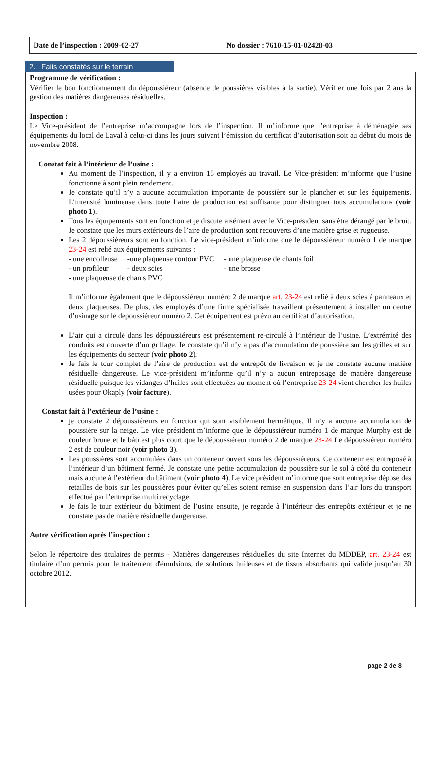| Date de l’inspection : 2009-02-27 | No dossier : 7610-15-01-02428-03 |
2. Faits constatés sur le terrain
Programme de vérification :
Vérifier le bon fonctionnement du dépoussiéreur (absence de poussières visibles à la sortie). Vérifier une fois par 2 ans la gestion des matières dangereuses résiduelles.
Inspection :
Le Vice-président de l’entreprise m’accompagne lors de l’inspection. Il m’informe que l’entreprise à déménagée ses équipements du local de Laval à celui-ci dans les jours suivant l’émission du certificat d’autorisation soit au début du mois de novembre 2008.
Constat fait à l’intérieur de l’usine :
Au moment de l’inspection, il y a environ 15 employés au travail. Le Vice-président m’informe que l’usine fonctionne à sont plein rendement.
Je constate qu’il n’y a aucune accumulation importante de poussière sur le plancher et sur les équipements. L’intensité lumineuse dans toute l’aire de production est suffisante pour distinguer tous accumulations (voir photo 1).
Tous les équipements sont en fonction et je discute aisément avec le Vice-président sans être dérangé par le bruit. Je constate que les murs extérieurs de l’aire de production sont recouverts d’une matière grise et rugueuse.
Les 2 dépoussiéreurs sont en fonction. Le vice-président m’informe que le dépoussiéreur numéro 1 de marque 23-24 est relié aux équipements suivants :
| - une encolleuse | -une plaqueuse contour PVC | - une plaqueuse de chants foil |
| - un profileur | - deux scies | - une brosse |
| - une plaqueuse de chants PVC | | |
Il m’informe également que le dépoussiéreur numéro 2 de marque art. 23-24 est relié à deux scies à panneaux et deux plaqueuses. De plus, des employés d’une firme spécialisée travaillent présentement à installer un centre d’usinage sur le dépoussiéreur numéro 2. Cet équipement est prévu au certificat d’autorisation.
L’air qui a circulé dans les dépoussiéreurs est présentement re-circulé à l’intérieur de l’usine. L’extrémité des conduits est couverte d’un grillage. Je constate qu’il n’y a pas d’accumulation de poussière sur les grilles et sur les équipements du secteur (voir photo 2).
Je fais le tour complet de l’aire de production est de entrepôt de livraison et je ne constate aucune matière résiduelle dangereuse. Le vice-président m’informe qu’il n’y a aucun entreposage de matière dangereuse résiduelle puisque les vidanges d’huiles sont effectuées au moment où l’entreprise 23-24 vient chercher les huiles usées pour Okaply (voir facture).
Constat fait à l’extérieur de l’usine :
je constate 2 dépoussiéreurs en fonction qui sont visiblement hermétique. Il n’y a aucune accumulation de poussière sur la neige. Le vice président m’informe que le dépoussiéreur numéro 1 de marque Murphy est de couleur brune et le bâti est plus court que le dépoussiéreur numéro 2 de marque 23-24 Le dépoussiéreur numéro 2 est de couleur noir (voir photo 3).
Les poussières sont accumulées dans un conteneur ouvert sous les dépoussiéreurs. Ce conteneur est entreposé à l’intérieur d’un bâtiment fermé. Je constate une petite accumulation de poussière sur le sol à côté du conteneur mais aucune à l’extérieur du bâtiment (voir photo 4). Le vice président m’informe que sont entreprise dépose des retailles de bois sur les poussières pour éviter qu’elles soient remise en suspension dans l’air lors du transport effectué par l’entreprise multi recyclage.
Je fais le tour extérieur du bâtiment de l’usine ensuite, je regarde à l’intérieur des entrepôts extérieur et je ne constate pas de matière résiduelle dangereuse.
Autre vérification après l’inspection :
Selon le répertoire des titulaires de permis - Matières dangereuses résiduelles du site Internet du MDDEP, art. 23-24 est titulaire d’un permis pour le traitement d'émulsions, de solutions huileuses et de tissus absorbants qui valide jusqu’au 30 octobre 2012.
page 2 de 8